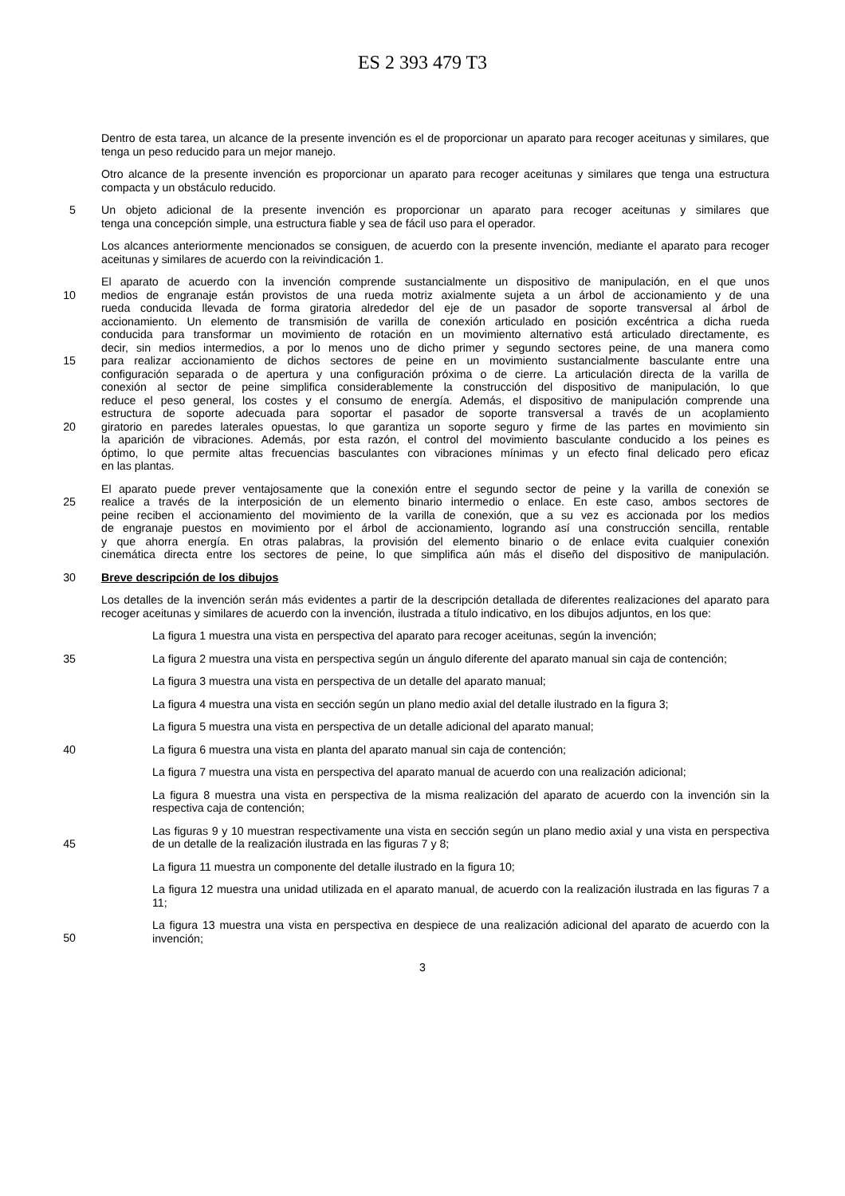ES 2 393 479 T3
Dentro de esta tarea, un alcance de la presente invención es el de proporcionar un aparato para recoger aceitunas y similares, que tenga un peso reducido para un mejor manejo.
Otro alcance de la presente invención es proporcionar un aparato para recoger aceitunas y similares que tenga una estructura compacta y un obstáculo reducido.
5 Un objeto adicional de la presente invención es proporcionar un aparato para recoger aceitunas y similares que
tenga una concepción simple, una estructura fiable y sea de fácil uso para el operador.
Los alcances anteriormente mencionados se consiguen, de acuerdo con la presente invención, mediante el aparato para recoger aceitunas y similares de acuerdo con la reivindicación 1.
El aparato de acuerdo con la invención comprende sustancialmente un dispositivo de manipulación, en el que unos
10 medios de engranaje están provistos de una rueda motriz axialmente sujeta a un árbol de accionamiento y de una
rueda conducida llevada de forma giratoria alrededor del eje de un pasador de soporte transversal al árbol de
accionamiento. Un elemento de transmisión de varilla de conexión articulado en posición excéntrica a dicha rueda
conducida para transformar un movimiento de rotación en un movimiento alternativo está articulado directamente, es
decir, sin medios intermedios, a por lo menos uno de dicho primer y segundo sectores peine, de una manera como
15 para realizar accionamiento de dichos sectores de peine en un movimiento sustancialmente basculante entre una
configuración separada o de apertura y una configuración próxima o de cierre. La articulación directa de la varilla de
conexión al sector de peine simplifica considerablemente la construcción del dispositivo de manipulación, lo que
reduce el peso general, los costes y el consumo de energía. Además, el dispositivo de manipulación comprende una
estructura de soporte adecuada para soportar el pasador de soporte transversal a través de un acoplamiento
20 giratorio en paredes laterales opuestas, lo que garantiza un soporte seguro y firme de las partes en movimiento sin
la aparición de vibraciones. Además, por esta razón, el control del movimiento basculante conducido a los peines es
óptimo, lo que permite altas frecuencias basculantes con vibraciones mínimas y un efecto final delicado pero eficaz
en las plantas.
El aparato puede prever ventajosamente que la conexión entre el segundo sector de peine y la varilla de conexión se
25 realice a través de la interposición de un elemento binario intermedio o enlace. En este caso, ambos sectores de
peine reciben el accionamiento del movimiento de la varilla de conexión, que a su vez es accionada por los medios
de engranaje puestos en movimiento por el árbol de accionamiento, logrando así una construcción sencilla, rentable
y que ahorra energía. En otras palabras, la provisión del elemento binario o de enlace evita cualquier conexión
cinemática directa entre los sectores de peine, lo que simplifica aún más el diseño del dispositivo de manipulación.
30 Breve descripción de los dibujos
Los detalles de la invención serán más evidentes a partir de la descripción detallada de diferentes realizaciones del aparato para recoger aceitunas y similares de acuerdo con la invención, ilustrada a título indicativo, en los dibujos adjuntos, en los que:
La figura 1 muestra una vista en perspectiva del aparato para recoger aceitunas, según la invención;
35 La figura 2 muestra una vista en perspectiva según un ángulo diferente del aparato manual sin caja de contención;
La figura 3 muestra una vista en perspectiva de un detalle del aparato manual;
La figura 4 muestra una vista en sección según un plano medio axial del detalle ilustrado en la figura 3;
La figura 5 muestra una vista en perspectiva de un detalle adicional del aparato manual;
40 La figura 6 muestra una vista en planta del aparato manual sin caja de contención;
La figura 7 muestra una vista en perspectiva del aparato manual de acuerdo con una realización adicional;
La figura 8 muestra una vista en perspectiva de la misma realización del aparato de acuerdo con la invención sin la respectiva caja de contención;
45
Las figuras 9 y 10 muestran respectivamente una vista en sección según un plano medio axial y una vista en perspectiva de un detalle de la realización ilustrada en las figuras 7 y 8;
La figura 11 muestra un componente del detalle ilustrado en la figura 10;
La figura 12 muestra una unidad utilizada en el aparato manual, de acuerdo con la realización ilustrada en las figuras 7 a 11;
50
La figura 13 muestra una vista en perspectiva en despiece de una realización adicional del aparato de acuerdo con la invención;
3